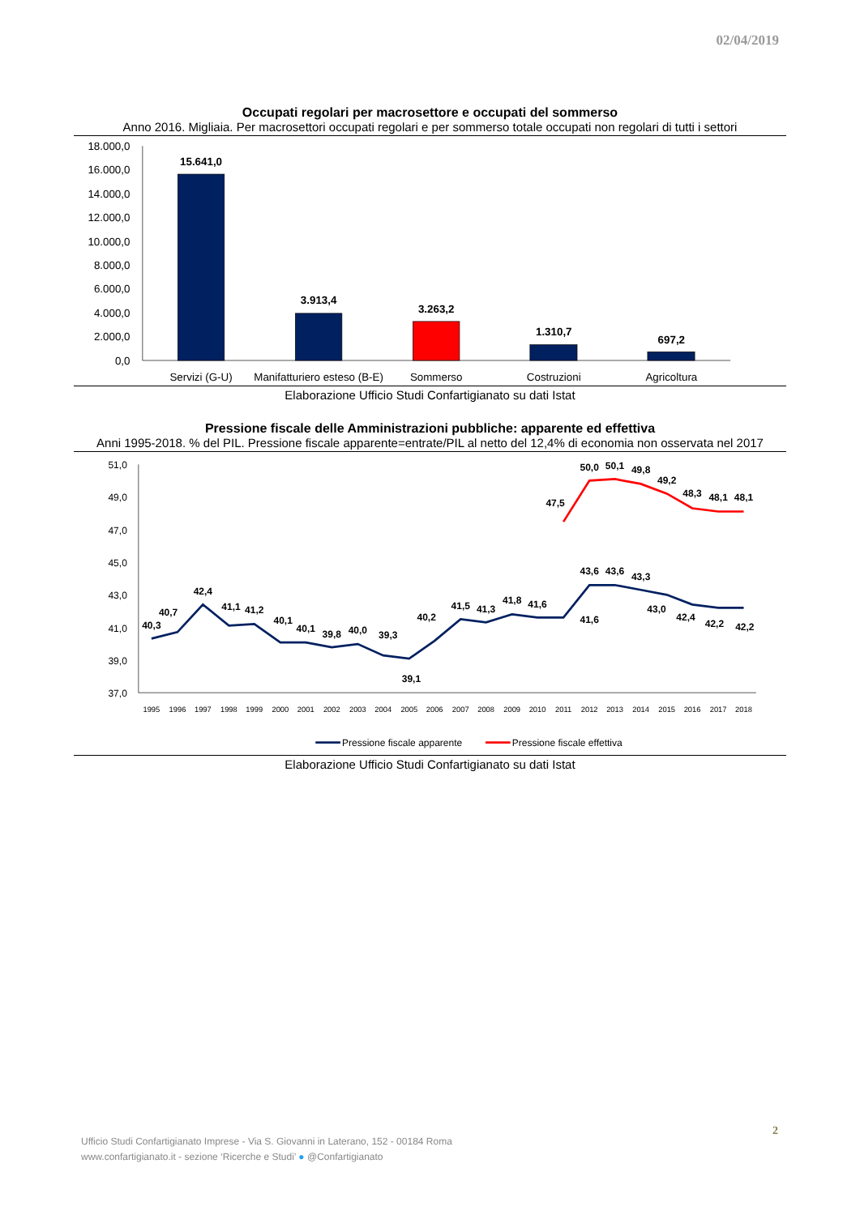02/04/2019
Occupati regolari per macrosettore e occupati del sommerso
Anno 2016. Migliaia. Per macrosettori occupati regolari e per sommerso totale occupati non regolari di tutti i settori
18.000,0
16.000,0
14.000,0
12.000,0
10.000,0
8.000,0
6.000,0
4.000,0
2.000,0
0,0
15.641,0
3.913,4
3.263,2
1.310,7
697,2
Servizi (G-U)
Manifatturiero esteso (B-E)
Sommerso
Costruzioni
Agricoltura
Elaborazione Ufficio Studi Confartigianato su dati Istat
Pressione fiscale delle Amministrazioni pubbliche: apparente ed effettiva
Anni 1995-2018. % del PIL. Pressione fiscale apparente=entrate/PIL al netto del 12,4% di economia non osservata nel 2017
51,0
49,0
47,0
45,0
43,0
41,0
39,0
37,0
40,3
40,7
42,4
41,1
41,2
40,1
40,1
39,8
40,0
39,3
39,1
40,2
41,5
41,3
41,8
41,6
41,6
43,6
43,6
43,3
43,0
42,4
42,2
42,2
47,5
50,0
50,1
49,8
49,2
48,3
48,1
48,1
1995
1996
1997
1998
1999
2000
2001
2002
2003
2004
2005
2006
2007
2008
2009
2010
2011
2012
2013
2014
2015
2016
2017
2018
Pressione fiscale apparente
Pressione fiscale effettiva
Elaborazione Ufficio Studi Confartigianato su dati Istat
2
Ufficio Studi Confartigianato Imprese - Via S. Giovanni in Laterano, 152 - 00184 Roma
www.confartigianato.it - sezione ‘Ricerche e Studi’ ● @Confartigianato